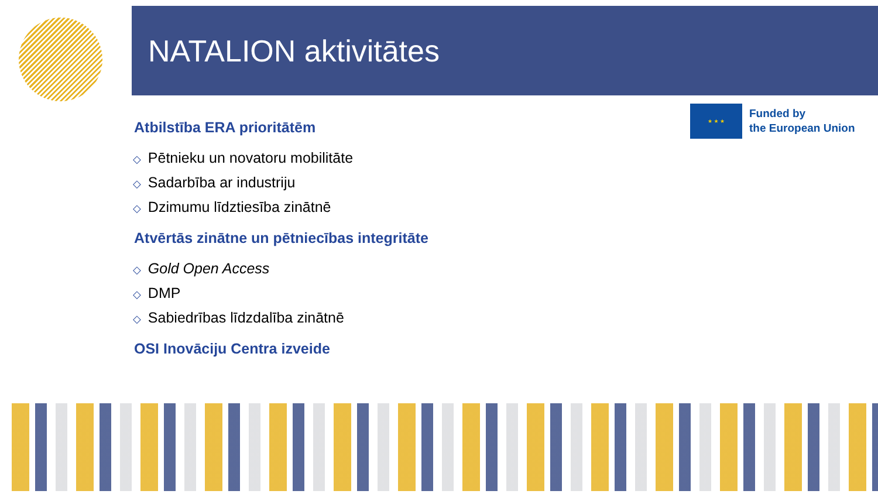NATALION aktivitātes
★ ★ ★
Funded by
the European Union
Atbilstība ERA prioritātēm
◇ Pētnieku un novatoru mobilitāte
◇ Sadarbība ar industriju
◇ Dzimumu līdztiesība zinātnē
Atvērtās zinātne un pētniecības integritāte
◇ Gold Open Access
◇ DMP
◇ Sabiedrības līdzdalība zinātnē
OSI Inovāciju Centra izveide